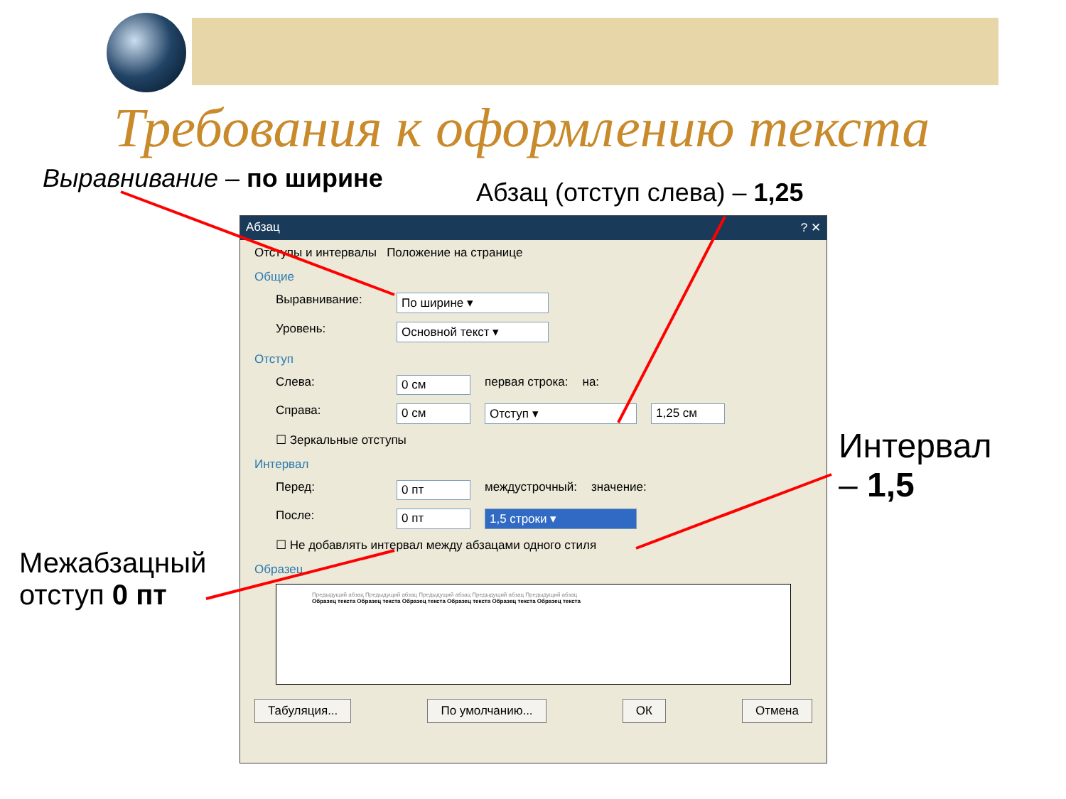Требования к оформлению текста
Выравнивание – по ширине Абзац (отступ слева) – 1,25
Абзац ? ✕
Отступы и интервалы Положение на странице
Общие
Выравнивание: По ширине ▾
Уровень: Основной текст ▾
Отступ
Слева: 0 см первая строка: на:
Справа: 0 см Отступ ▾ 1,25 см
☐ Зеркальные отступы
Интервал
Перед: 0 пт междустрочный: значение:
После: 0 пт 1,5 строки ▾
☐ Не добавлять интервал между абзацами одного стиля
Образец
Предыдущий абзац Предыдущий абзац Предыдущий абзац Предыдущий абзац Предыдущий абзац
Образец текста Образец текста Образец текста Образец текста Образец текста Образец текста
Табуляция... По умолчанию... ОК Отмена
Интервал
– 1,5
Межабзацный
отступ 0 пт